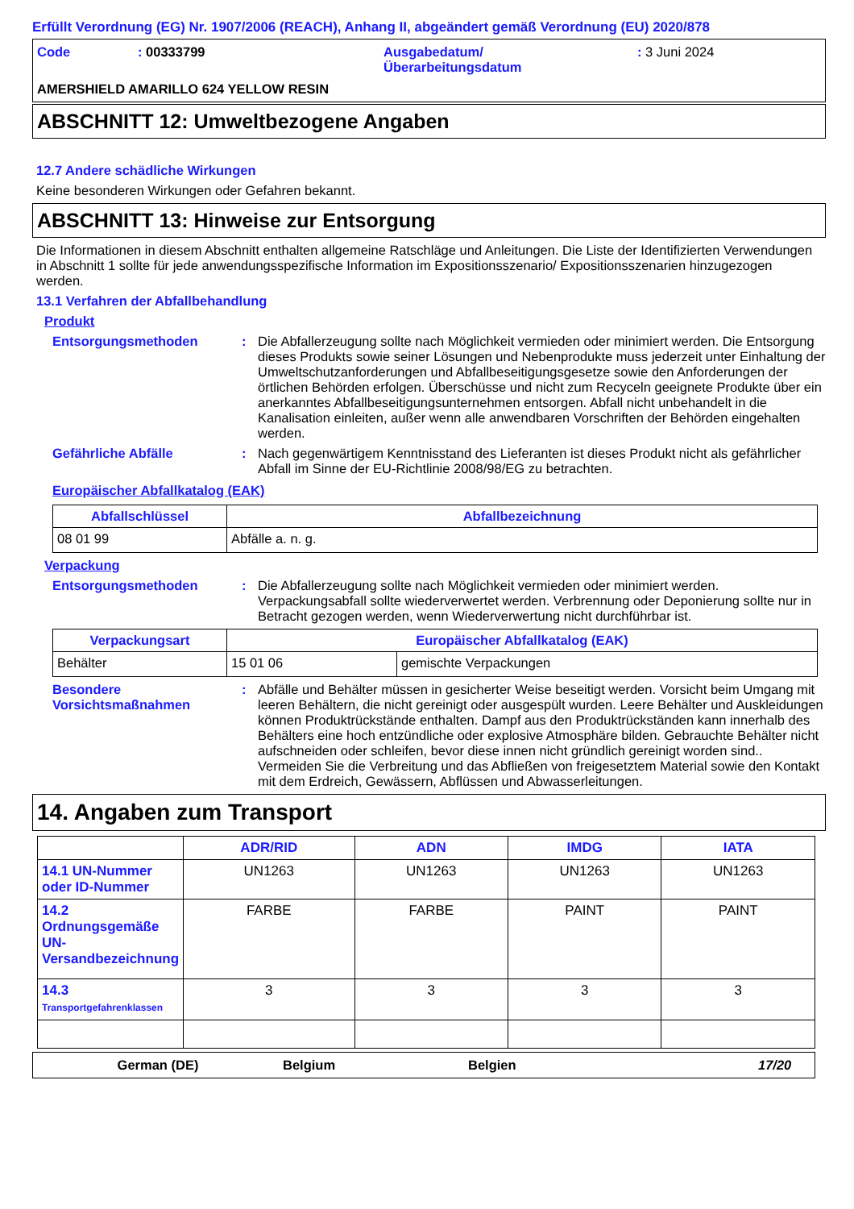Erfüllt Verordnung (EG) Nr. 1907/2006 (REACH), Anhang II, abgeändert gemäß Verordnung (EU) 2020/878
Code : 00333799 Ausgabedatum/
Überarbeitungsdatum
: 3 Juni 2024
AMERSHIELD AMARILLO 624 YELLOW RESIN
ABSCHNITT 12: Umweltbezogene Angaben
12.7 Andere schädliche Wirkungen
Keine besonderen Wirkungen oder Gefahren bekannt.
ABSCHNITT 13: Hinweise zur Entsorgung
Die Informationen in diesem Abschnitt enthalten allgemeine Ratschläge und Anleitungen. Die Liste der Identifizierten Verwendungen in Abschnitt 1 sollte für jede anwendungsspezifische Information im Expositionsszenario/ Expositionsszenarien hinzugezogen werden.
13.1 Verfahren der Abfallbehandlung
Produkt
Entsorgungsmethoden : Die Abfallerzeugung sollte nach Möglichkeit vermieden oder minimiert werden. Die Entsorgung dieses Produkts sowie seiner Lösungen und Nebenprodukte muss jederzeit unter Einhaltung der Umweltschutzanforderungen und Abfallbeseitigungsgesetze sowie den Anforderungen der örtlichen Behörden erfolgen. Überschüsse und nicht zum Recyceln geeignete Produkte über ein anerkanntes Abfallbeseitigungsunternehmen entsorgen. Abfall nicht unbehandelt in die Kanalisation einleiten, außer wenn alle anwendbaren Vorschriften der Behörden eingehalten werden.
Gefährliche Abfälle : Nach gegenwärtigem Kenntnisstand des Lieferanten ist dieses Produkt nicht als gefährlicher Abfall im Sinne der EU-Richtlinie 2008/98/EG zu betrachten.
Europäischer Abfallkatalog (EAK)
| Abfallschlüssel | Abfallbezeichnung |
| --- | --- |
| 08 01 99 | Abfälle a. n. g. |
Verpackung
Entsorgungsmethoden : Die Abfallerzeugung sollte nach Möglichkeit vermieden oder minimiert werden. Verpackungsabfall sollte wiederverwertet werden. Verbrennung oder Deponierung sollte nur in Betracht gezogen werden, wenn Wiederverwertung nicht durchführbar ist.
| Verpackungsart | Europäischer Abfallkatalog (EAK) | |
| --- | --- | --- |
| Behälter | 15 01 06 | gemischte Verpackungen |
Besondere Vorsichtsmaßnahmen
: Abfälle und Behälter müssen in gesicherter Weise beseitigt werden. Vorsicht beim Umgang mit leeren Behältern, die nicht gereinigt oder ausgespült wurden. Leere Behälter und Auskleidungen können Produktrückstände enthalten. Dampf aus den Produktrückständen kann innerhalb des Behälters eine hoch entzündliche oder explosive Atmosphäre bilden. Gebrauchte Behälter nicht aufschneiden oder schleifen, bevor diese innen nicht gründlich gereinigt worden sind.. Vermeiden Sie die Verbreitung und das Abfließen von freigesetztem Material sowie den Kontakt mit dem Erdreich, Gewässern, Abflüssen und Abwasserleitungen.
14. Angaben zum Transport
| | ADR/RID | ADN | IMDG | IATA |
| --- | --- | --- | --- | --- |
| 14.1 UN-Nummer oder ID-Nummer | UN1263 | UN1263 | UN1263 | UN1263 |
| 14.2 Ordnungsgemäße UN-Versandbezeichnung | FARBE | FARBE | PAINT | PAINT |
| 14.3 Transportgefahrenklassen | 3 | 3 | 3 | 3 |
German (DE) Belgium Belgien 17/20